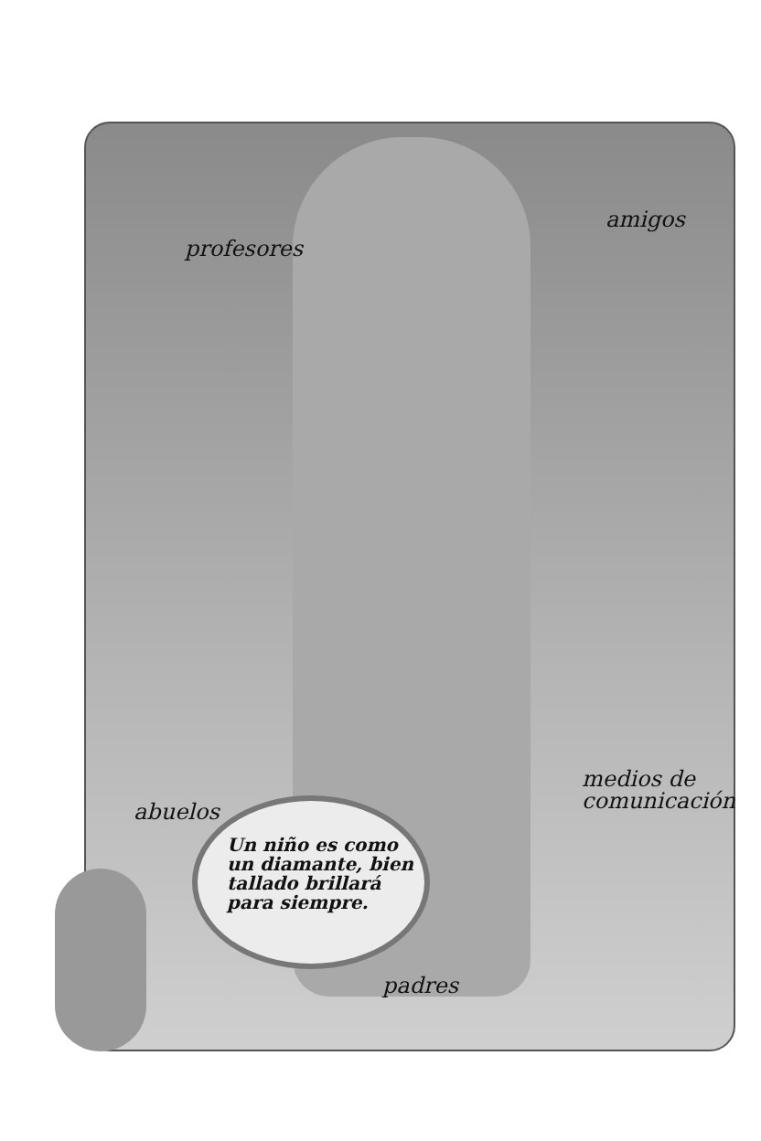profesores
amigos
abuelos
medios de
comunicación
Un niño es como
un diamante, bien
tallado brillará
para siempre.
padres